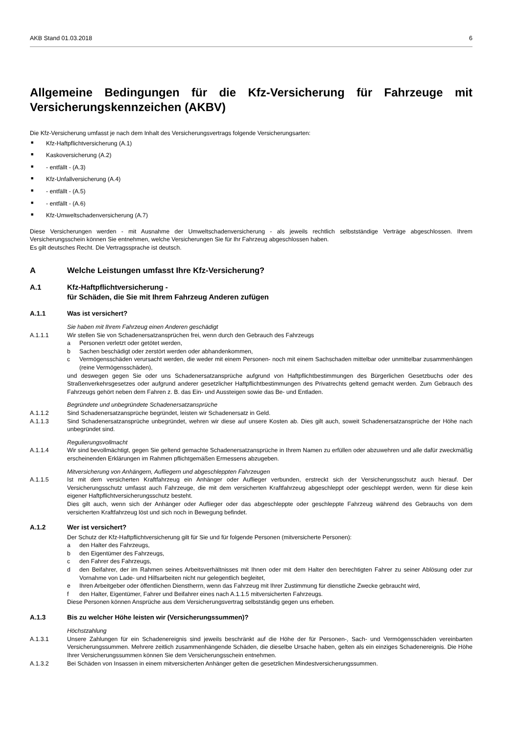AKB Stand 01.03.2018 6
Allgemeine Bedingungen für die Kfz-Versicherung für Fahrzeuge mit Versicherungskennzeichen (AKBV)
Die Kfz-Versicherung umfasst je nach dem Inhalt des Versicherungsvertrags folgende Versicherungsarten:
■ Kfz-Haftpflichtversicherung (A.1)
■ Kaskoversicherung (A.2)
■ - entfällt - (A.3)
■ Kfz-Unfallversicherung (A.4)
■ - entfällt - (A.5)
■ - entfällt - (A.6)
■ Kfz-Umweltschadenversicherung (A.7)
Diese Versicherungen werden - mit Ausnahme der Umweltschadenversicherung - als jeweils rechtlich selbstständige Verträge abgeschlossen. Ihrem Versicherungsschein können Sie entnehmen, welche Versicherungen Sie für Ihr Fahrzeug abgeschlossen haben.
Es gilt deutsches Recht. Die Vertragssprache ist deutsch.
A Welche Leistungen umfasst Ihre Kfz-Versicherung?
A.1 Kfz-Haftpflichtversicherung -
für Schäden, die Sie mit Ihrem Fahrzeug Anderen zufügen
A.1.1 Was ist versichert?
Sie haben mit Ihrem Fahrzeug einen Anderen geschädigt
A.1.1.1 Wir stellen Sie von Schadenersatzansprüchen frei, wenn durch den Gebrauch des Fahrzeugs
a Personen verletzt oder getötet werden,
b Sachen beschädigt oder zerstört werden oder abhandenkommen,
c Vermögensschäden verursacht werden, die weder mit einem Personen- noch mit einem Sachschaden mittelbar oder unmittelbar zusammenhängen (reine Vermögensschäden),
und deswegen gegen Sie oder uns Schadenersatzansprüche aufgrund von Haftpflichtbestimmungen des Bürgerlichen Gesetzbuchs oder des Straßenverkehrsgesetzes oder aufgrund anderer gesetzlicher Haftpflichtbestimmungen des Privatrechts geltend gemacht werden. Zum Gebrauch des Fahrzeugs gehört neben dem Fahren z. B. das Ein- und Aussteigen sowie das Be- und Entladen.
Begründete und unbegründete Schadenersatzansprüche
A.1.1.2 Sind Schadenersatzansprüche begründet, leisten wir Schadenersatz in Geld.
A.1.1.3 Sind Schadenersatzansprüche unbegründet, wehren wir diese auf unsere Kosten ab. Dies gilt auch, soweit Schadenersatzansprüche der Höhe nach unbegründet sind.
Regulierungsvollmacht
A.1.1.4 Wir sind bevollmächtigt, gegen Sie geltend gemachte Schadenersatzansprüche in Ihrem Namen zu erfüllen oder abzuwehren und alle dafür zweckmäßig erscheinenden Erklärungen im Rahmen pflichtgemäßen Ermessens abzugeben.
Mitversicherung von Anhängern, Aufliegern und abgeschleppten Fahrzeugen
A.1.1.5 Ist mit dem versicherten Kraftfahrzeug ein Anhänger oder Auflieger verbunden, erstreckt sich der Versicherungsschutz auch hierauf. Der Versicherungsschutz umfasst auch Fahrzeuge, die mit dem versicherten Kraftfahrzeug abgeschleppt oder geschleppt werden, wenn für diese kein eigener Haftpflichtversicherungsschutz besteht.
Dies gilt auch, wenn sich der Anhänger oder Auflieger oder das abgeschleppte oder geschleppte Fahrzeug während des Gebrauchs von dem versicherten Kraftfahrzeug löst und sich noch in Bewegung befindet.
A.1.2 Wer ist versichert?
Der Schutz der Kfz-Haftpflichtversicherung gilt für Sie und für folgende Personen (mitversicherte Personen):
a den Halter des Fahrzeugs,
b den Eigentümer des Fahrzeugs,
c den Fahrer des Fahrzeugs,
d den Beifahrer, der im Rahmen seines Arbeitsverhältnisses mit Ihnen oder mit dem Halter den berechtigten Fahrer zu seiner Ablösung oder zur Vornahme von Lade- und Hilfsarbeiten nicht nur gelegentlich begleitet,
e Ihren Arbeitgeber oder öffentlichen Dienstherrn, wenn das Fahrzeug mit Ihrer Zustimmung für dienstliche Zwecke gebraucht wird,
f den Halter, Eigentümer, Fahrer und Beifahrer eines nach A.1.1.5 mitversicherten Fahrzeugs.
Diese Personen können Ansprüche aus dem Versicherungsvertrag selbstständig gegen uns erheben.
A.1.3 Bis zu welcher Höhe leisten wir (Versicherungssummen)?
Höchstzahlung
A.1.3.1 Unsere Zahlungen für ein Schadenereignis sind jeweils beschränkt auf die Höhe der für Personen-, Sach- und Vermögensschäden vereinbarten Versicherungssummen. Mehrere zeitlich zusammenhängende Schäden, die dieselbe Ursache haben, gelten als ein einziges Schadenereignis. Die Höhe Ihrer Versicherungssummen können Sie dem Versicherungsschein entnehmen.
A.1.3.2 Bei Schäden von Insassen in einem mitversicherten Anhänger gelten die gesetzlichen Mindestversicherungssummen.